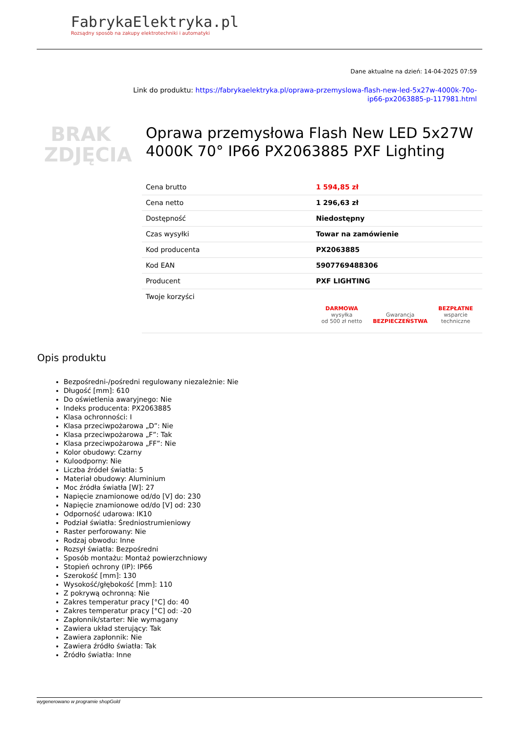FabrykaElektryka.pl
Rozsądny sposób na zakupy elektrotechniki i automatyki
Dane aktualne na dzień: 14-04-2025 07:59
Link do produktu: https://fabrykaelektryka.pl/oprawa-przemyslowa-flash-new-led-5x27w-4000k-70o-
ip66-px2063885-p-117981.html
BRAK
ZDJĘCIA
Oprawa przemysłowa Flash New LED 5x27W 4000K 70° IP66 PX2063885 PXF Lighting
| Cena brutto | 1 594,85 zł |
| Cena netto | 1 296,63 zł |
| Dostępność | Niedostępny |
| Czas wysyłki | Towar na zamówienie |
| Kod producenta | PX2063885 |
| Kod EAN | 5907769488306 |
| Producent | PXF LIGHTING |
| Twoje korzyści | DARMOWA wysyłka od 500 zł netto Gwarancja BEZPIECZEŃSTWA BEZPŁATNE wsparcie techniczne |
Opis produktu
Bezpośredni-/pośredni regulowany niezależnie: Nie
Długość [mm]: 610
Do oświetlenia awaryjnego: Nie
Indeks producenta: PX2063885
Klasa ochronności: I
Klasa przeciwpożarowa „D”: Nie
Klasa przeciwpożarowa „F”: Tak
Klasa przeciwpożarowa „FF”: Nie
Kolor obudowy: Czarny
Kuloodporny: Nie
Liczba źródeł światła: 5
Materiał obudowy: Aluminium
Moc źródła światła [W]: 27
Napięcie znamionowe od/do [V] do: 230
Napięcie znamionowe od/do [V] od: 230
Odporność udarowa: IK10
Podział światła: Średniostrumieniowy
Raster perforowany: Nie
Rodzaj obwodu: Inne
Rozsył światła: Bezpośredni
Sposób montażu: Montaż powierzchniowy
Stopień ochrony (IP): IP66
Szerokość [mm]: 130
Wysokość/głębokość [mm]: 110
Z pokrywą ochronną: Nie
Zakres temperatur pracy [°C] do: 40
Zakres temperatur pracy [°C] od: -20
Zapłonnik/starter: Nie wymagany
Zawiera układ sterujący: Tak
Zawiera zapłonnik: Nie
Zawiera źródło światła: Tak
Źródło światła: Inne
wygenerowano w programie shopGold